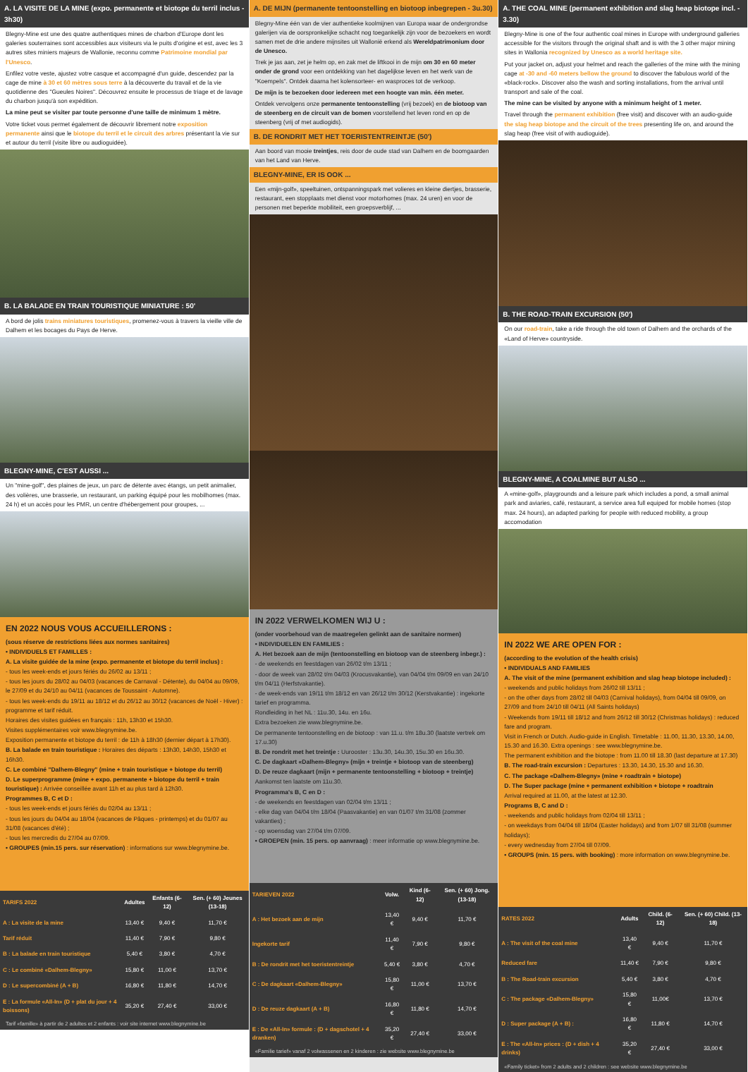A. LA VISITE DE LA MINE (expo. permanente et biotope du terril inclus - 3h30)
Blegny-Mine est une des quatre authentiques mines de charbon d'Europe dont les galeries souterraines sont accessibles aux visiteurs via le puits d'origine et est, avec les 3 autres sites miniers majeurs de Wallonie, reconnu comme Patrimoine mondial par l'Unesco.
Enfilez votre veste, ajustez votre casque et accompagné d'un guide, descendez par la cage de mine à 30 et 60 mètres sous terre à la découverte du travail et de la vie quotidienne des "Gueules Noires". Découvrez ensuite le processus de triage et de lavage du charbon jusqu'à son expédition.
La mine peut se visiter par toute personne d'une taille de minimum 1 mètre.
Votre ticket vous permet également de découvrir librement notre exposition permanente ainsi que le biotope du terril et le circuit des arbres présentant la vie sur et autour du terril (visite libre ou audioguidée).
B. LA BALADE EN TRAIN TOURISTIQUE MINIATURE : 50'
A bord de jolis trains miniatures touristiques, promenez-vous à travers la vieille ville de Dalhem et les bocages du Pays de Herve.
BLEGNY-MINE, C'EST AUSSI ...
Un "mine-golf", des plaines de jeux, un parc de détente avec étangs, un petit animalier, des volières, une brasserie, un restaurant, un parking équipé pour les mobilhomes (max. 24 h) et un accès pour les PMR, un centre d'hébergement pour groupes, ...
EN 2022 NOUS VOUS ACCUEILLERONS :
(sous réserve de restrictions liées aux normes sanitaires)
• INDIVIDUELS ET FAMILLES :
A. La visite guidée de la mine (expo. permanente et biotope du terril inclus) :
- tous les week-ends et jours fériés du 26/02 au 13/11 ;
- tous les jours du 28/02 au 04/03 (vacances de Carnaval - Détente), du 04/04 au 09/09, le 27/09 et du 24/10 au 04/11 (vacances de Toussaint - Automne).
- tous les week-ends du 19/11 au 18/12 et du 26/12 au 30/12 (vacances de Noël - Hiver) : programme et tarif réduit.
Horaires des visites guidées en français : 11h, 13h30 et 15h30.
Visites supplémentaires voir www.blegnymine.be.
Exposition permanente et biotope du terril : de 11h à 18h30 (dernier départ à 17h30).
B. La balade en train touristique : Horaires des départs : 13h30, 14h30, 15h30 et 16h30.
C. Le combiné "Dalhem-Blegny" (mine + train touristique + biotope du terril)
D. Le superprogramme (mine + expo. permanente + biotope du terril + train touristique) : Arrivée conseillée avant 11h et au plus tard à 12h30.
Programmes B, C et D :
- tous les week-ends et jours fériés du 02/04 au 13/11 ;
- tous les jours du 04/04 au 18/04 (vacances de Pâques - printemps) et du 01/07 au 31/08 (vacances d'été) ;
- tous les mercredis du 27/04 au 07/09.
• GROUPES (min.15 pers. sur réservation) : informations sur www.blegnymine.be.
| TARIFS 2022 | Adultes | Enfants (6-12) | Sen. (+ 60) Jeunes (13-18) |
| --- | --- | --- | --- |
| A : La visite de la mine | 13,40 € | 9,40 € | 11,70 € |
| Tarif réduit | 11,40 € | 7,90 € | 9,80 € |
| B : La balade en train touristique | 5,40 € | 3,80 € | 4,70 € |
| C : Le combiné «Dalhem-Blegny» | 15,80 € | 11,00 € | 13,70 € |
| D : Le supercombiné (A + B) | 16,80 € | 11,80 € | 14,70 € |
| E : La formule «All-In» (D + plat du jour + 4 boissons) | 35,20 € | 27,40 € | 33,00 € |
Tarif «famille» à partir de 2 adultes et 2 enfants : voir site internet www.blegnymine.be
A. DE MIJN (permanente tentoonstelling en biotoop inbegrepen - 3u.30)
Blegny-Mine één van de vier authentieke koolmijnen van Europa waar de ondergrondse galerijen via de oorspronkelijke schacht nog toegankelijk zijn voor de bezoekers en wordt samen met de drie andere mijnsites uit Wallonië erkend als Wereldpatrimonium door de Unesco.
Trek je jas aan, zet je helm op, en zak met de liftkooi in de mijn om 30 en 60 meter onder de grond voor een ontdekking van het dagelijkse leven en het werk van de "Koempels". Ontdek daarna het kolensorteer- en wasproces tot de verkoop.
De mijn is te bezoeken door iedereen met een hoogte van min. één meter.
Ontdek vervolgens onze permanente tentoonstelling (vrij bezoek) en de biotoop van de steenberg en de circuit van de bomen voorstellend het leven rond en op de steenberg (vrij of met audiogids).
B. DE RONDRIT MET HET TOERISTENTREINTJE (50')
Aan boord van mooie treintjes, reis door de oude stad van Dalhem en de boomgaarden van het Land van Herve.
BLEGNY-MINE, ER IS OOK ...
Een «mijn-golf», speeltuinen, ontspanningspark met volieres en kleine diertjes, brasserie, restaurant, een stopplaats met dienst voor motorhomes (max. 24 uren) en voor de personen met beperkte mobiliteit, een groepsverblijf, ...
IN 2022 VERWELKOMEN WIJ U :
(onder voorbehoud van de maatregelen gelinkt aan de sanitaire normen)
• INDIVIDUELEN EN FAMILIES :
A. Het bezoek aan de mijn (tentoonstelling en biotoop van de steenberg inbegr.) :
- de weekends en feestdagen van 26/02 t/m 13/11 ;
- door de week van 28/02 t/m 04/03 (Krocusvakantie), van 04/04 t/m 09/09 en van 24/10 t/m 04/11 (Herfstvakantie).
- de week-ends van 19/11 t/m 18/12 en van 26/12 t/m 30/12 (Kerstvakantie) : ingekorte tarief en programma.
Rondleiding in het NL : 11u.30, 14u. en 16u.
Extra bezoeken zie www.blegnymine.be.
De permanente tentoonstelling en de biotoop : van 11.u. t/m 18u.30 (laatste vertrek om 17.u.30)
B. De rondrit met het treintje : Uurooster : 13u.30, 14u.30, 15u.30 en 16u.30.
C. De dagkaart «Dalhem-Blegny» (mijn + treintje + biotoop van de steenberg)
D. De reuze dagkaart (mijn + permanente tentoonstelling + biotoop + treintje)
Aankomst ten laatste om 11u.30.
Programma's B, C en D :
- de weekends en feestdagen van 02/04 t/m 13/11 ;
- elke dag van 04/04 t/m 18/04 (Paasvakantie) en van 01/07 t/m 31/08 (zommer vakanties) ;
- op woensdag van 27/04 t/m 07/09.
• GROEPEN (min. 15 pers. op aanvraag) : meer informatie op www.blegnymine.be.
| TARIEVEN 2022 | Volw. | Kind (6-12) | Sen. (+ 60) Jong. (13-18) |
| --- | --- | --- | --- |
| A : Het bezoek aan de mijn | 13,40 € | 9,40 € | 11,70 € |
| Ingekorte tarif | 11,40 € | 7,90 € | 9,80 € |
| B : De rondrit met het toeristentreintje | 5,40 € | 3,80 € | 4,70 € |
| C : De dagkaart «Dalhem-Blegny» | 15,80 € | 11,00 € | 13,70 € |
| D : De reuze dagkaart (A + B) | 16,80 € | 11,80 € | 14,70 € |
| E : De «All-In» formule : (D + dagschotel + 4 dranken) | 35,20 € | 27,40 € | 33,00 € |
«Familie tarief» vanaf 2 volwassenen en 2 kinderen : zie website www.blegnymine.be
A. THE COAL MINE (permanent exhibition and slag heap biotope incl. - 3.30)
Blegny-Mine is one of the four authentic coal mines in Europe with underground galleries accessible for the visitors through the original shaft and is with the 3 other major mining sites in Wallonia recognized by Unesco as a world heritage site.
Put your jacket on, adjust your helmet and reach the galleries of the mine with the mining cage at -30 and -60 meters bellow the ground to discover the fabulous world of the «black-rock». Discover also the wash and sorting installations, from the arrival until transport and sale of the coal.
The mine can be visited by anyone with a minimum height of 1 meter.
Travel through the permanent exhibition (free visit) and discover with an audio-guide the slag heap biotope and the circuit of the trees presenting life on, and around the slag heap (free visit of with audioguide).
B. THE ROAD-TRAIN EXCURSION (50')
On our road-train, take a ride through the old town of Dalhem and the orchards of the «Land of Herve» countryside.
BLEGNY-MINE, A COALMINE BUT ALSO ...
A «mine-golf», playgrounds and a leisure park which includes a pond, a small animal park and aviaries, café, restaurant, a service area full equiped for mobile homes (stop max. 24 hours), an adapted parking for people with reduced mobility, a group accomodation
IN 2022 WE ARE OPEN FOR :
(according to the evolution of the health crisis)
• INDIVIDUALS AND FAMILIES
A. The visit of the mine (permanent exhibition and slag heap biotope included) :
- weekends and public holidays from 26/02 till 13/11 ;
- on the other days from 28/02 till 04/03 (Carnival holidays), from 04/04 till 09/09, on 27/09 and from 24/10 till 04/11 (All Saints holidays)
- Weekends from 19/11 till 18/12 and from 26/12 till 30/12 (Christmas holidays) : reduced fare and program.
Visit in French or Dutch. Audio-guide in English. Timetable : 11.00, 11.30, 13.30, 14.00, 15.30 and 16.30. Extra openings : see www.blegnymine.be.
The permanent exhibition and the biotope : from 11.00 till 18.30 (last departure at 17.30)
B. The road-train excursion : Departures : 13.30, 14.30, 15.30 and 16.30.
C. The package «Dalhem-Blegny» (mine + roadtrain + biotope)
D. The Super package (mine + permanent exhibition + biotope + roadtrain
Arrival required at 11.00, at the latest at 12.30.
Programs B, C and D :
- weekends and public holidays from 02/04 till 13/11 ;
- on weekdays from 04/04 till 18/04 (Easter holidays) and from 1/07 till 31/08 (summer holidays);
- every wednesday from 27/04 till 07/09.
• GROUPS (min. 15 pers. with booking) : more information on www.blegnymine.be.
| RATES 2022 | Adults | Child. (6-12) | Sen. (+ 60) Child. (13-18) |
| --- | --- | --- | --- |
| A : The visit of the coal mine | 13,40 € | 9,40 € | 11,70 € |
| Reduced fare | 11,40 € | 7,90 € | 9,80 € |
| B : The Road-train excursion | 5,40 € | 3,80 € | 4,70 € |
| C : The package «Dalhem-Blegny» | 15,80 € | 11,00€ | 13,70 € |
| D : Super package (A + B) : | 16,80 € | 11,80 € | 14,70 € |
| E : The «All-In» prices : (D + dish + 4 drinks) | 35,20 € | 27,40 € | 33,00 € |
«Family ticket» from 2 adults and 2 children : see website www.blegnymine.be